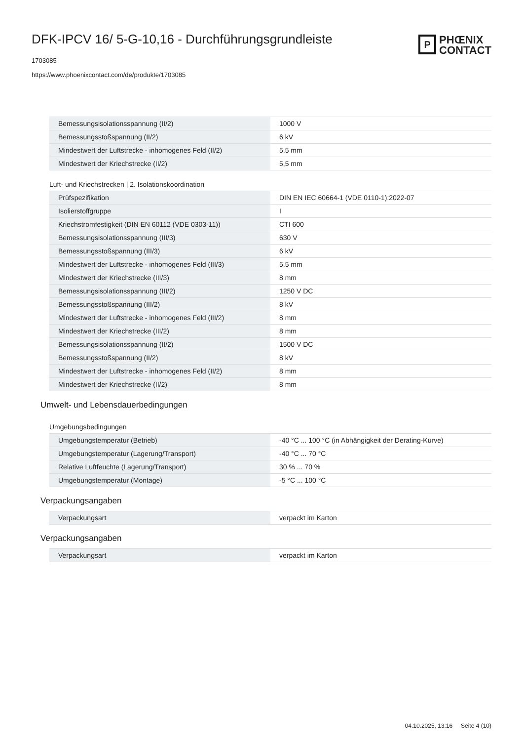DFK-IPCV 16/ 5-G-10,16 - Durchführungsgrundleiste
1703085
https://www.phoenixcontact.com/de/produkte/1703085
P
PHŒNIX
CONTACT
| Bemessungsisolationsspannung (II/2) | 1000 V |
| Bemessungsstoßspannung (II/2) | 6 kV |
| Mindestwert der Luftstrecke - inhomogenes Feld (II/2) | 5,5 mm |
| Mindestwert der Kriechstrecke (II/2) | 5,5 mm |
Luft- und Kriechstrecken | 2. Isolationskoordination
| Prüfspezifikation | DIN EN IEC 60664-1 (VDE 0110-1):2022-07 |
| Isolierstoffgruppe | I |
| Kriechstromfestigkeit (DIN EN 60112 (VDE 0303-11)) | CTI 600 |
| Bemessungsisolationsspannung (III/3) | 630 V |
| Bemessungsstoßspannung (III/3) | 6 kV |
| Mindestwert der Luftstrecke - inhomogenes Feld (III/3) | 5,5 mm |
| Mindestwert der Kriechstrecke (III/3) | 8 mm |
| Bemessungsisolationsspannung (III/2) | 1250 V DC |
| Bemessungsstoßspannung (III/2) | 8 kV |
| Mindestwert der Luftstrecke - inhomogenes Feld (III/2) | 8 mm |
| Mindestwert der Kriechstrecke (III/2) | 8 mm |
| Bemessungsisolationsspannung (II/2) | 1500 V DC |
| Bemessungsstoßspannung (II/2) | 8 kV |
| Mindestwert der Luftstrecke - inhomogenes Feld (II/2) | 8 mm |
| Mindestwert der Kriechstrecke (II/2) | 8 mm |
Umwelt- und Lebensdauerbedingungen
Umgebungsbedingungen
| Umgebungstemperatur (Betrieb) | -40 °C ... 100 °C (in Abhängigkeit der Derating-Kurve) |
| Umgebungstemperatur (Lagerung/Transport) | -40 °C ... 70 °C |
| Relative Luftfeuchte (Lagerung/Transport) | 30 % ... 70 % |
| Umgebungstemperatur (Montage) | -5 °C ... 100 °C |
Verpackungsangaben
| Verpackungsart | verpackt im Karton |
Verpackungsangaben
| Verpackungsart | verpackt im Karton |
04.10.2025, 13:16 Seite 4 (10)